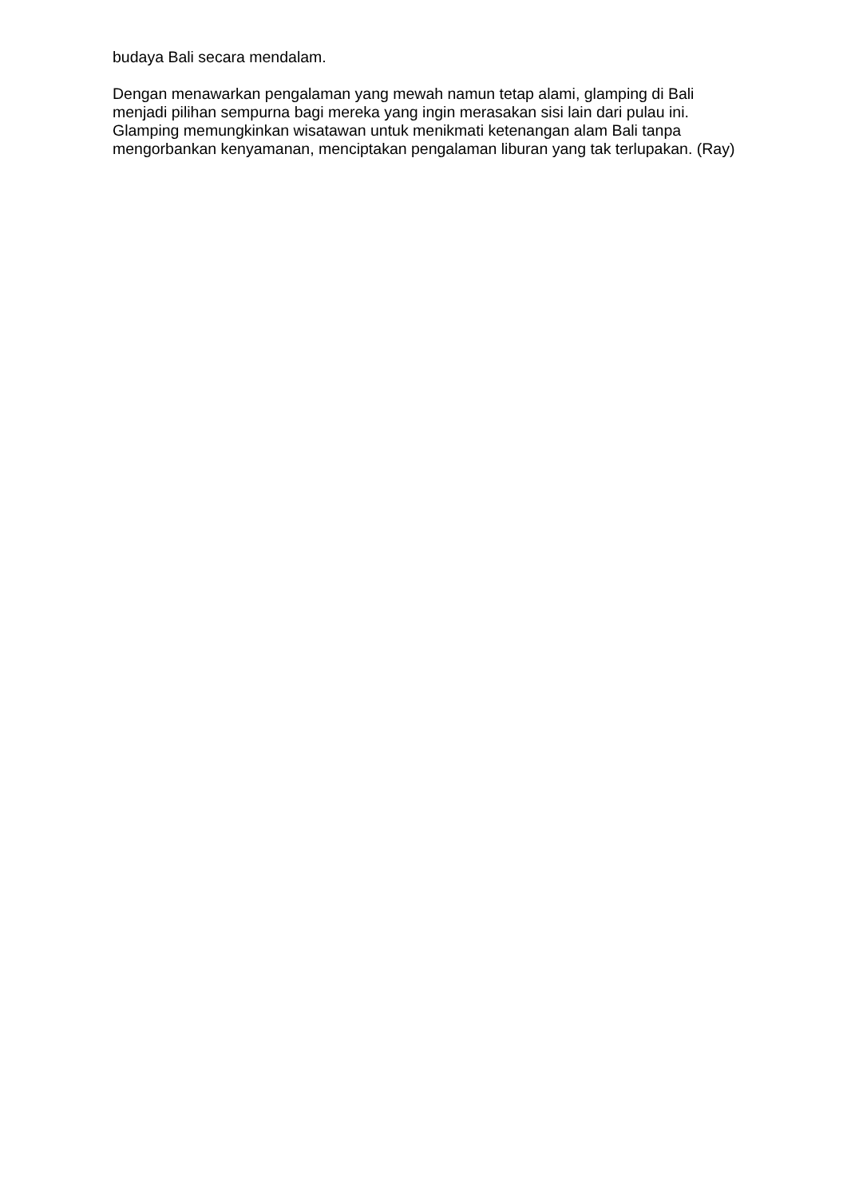budaya Bali secara mendalam.
Dengan menawarkan pengalaman yang mewah namun tetap alami, glamping di Bali menjadi pilihan sempurna bagi mereka yang ingin merasakan sisi lain dari pulau ini. Glamping memungkinkan wisatawan untuk menikmati ketenangan alam Bali tanpa mengorbankan kenyamanan, menciptakan pengalaman liburan yang tak terlupakan. (Ray)